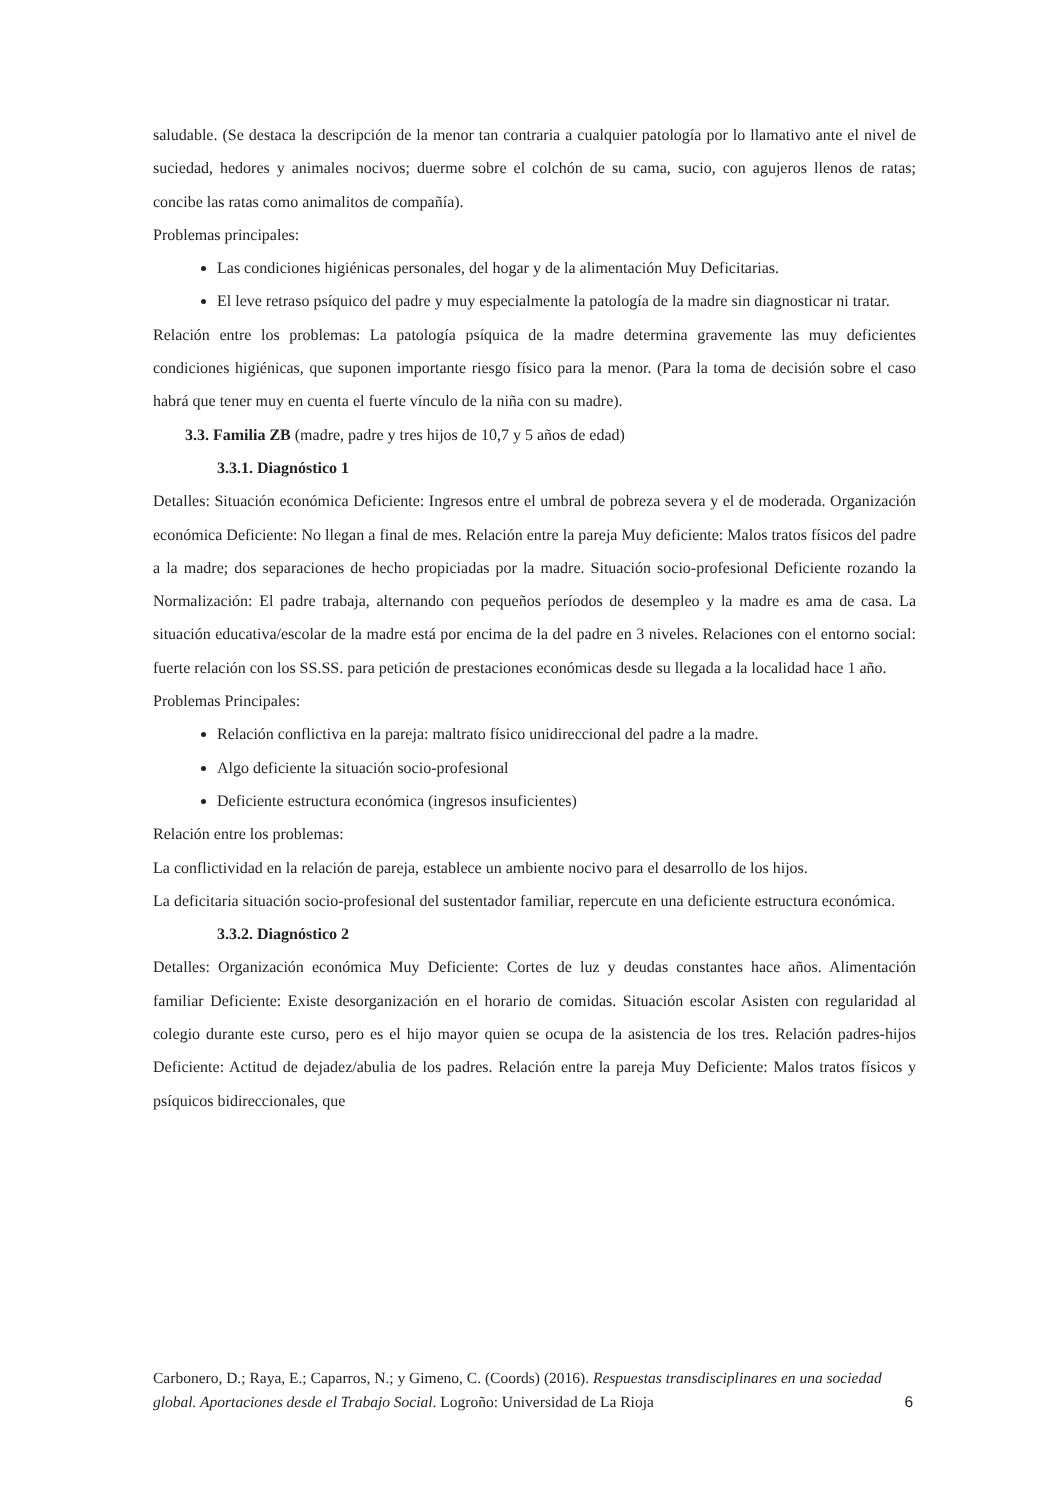saludable. (Se destaca la descripción de la menor tan contraria a cualquier patología por lo llamativo ante el nivel de suciedad, hedores y animales nocivos; duerme sobre el colchón de su cama, sucio, con agujeros llenos de ratas; concibe las ratas como animalitos de compañía).
Problemas principales:
Las condiciones higiénicas personales, del hogar y de la alimentación Muy Deficitarias.
El leve retraso psíquico del padre y muy especialmente la patología de la madre sin diagnosticar ni tratar.
Relación entre los problemas: La patología psíquica de la madre determina gravemente las muy deficientes condiciones higiénicas, que suponen importante riesgo físico para la menor. (Para la toma de decisión sobre el caso habrá que tener muy en cuenta el fuerte vínculo de la niña con su madre).
3.3. Familia ZB (madre, padre y tres hijos de 10,7 y 5 años de edad)
3.3.1. Diagnóstico 1
Detalles: Situación económica Deficiente: Ingresos entre el umbral de pobreza severa y el de moderada. Organización económica Deficiente: No llegan a final de mes. Relación entre la pareja Muy deficiente: Malos tratos físicos del padre a la madre; dos separaciones de hecho propiciadas por la madre. Situación socio-profesional Deficiente rozando la Normalización: El padre trabaja, alternando con pequeños períodos de desempleo y la madre es ama de casa. La situación educativa/escolar de la madre está por encima de la del padre en 3 niveles. Relaciones con el entorno social: fuerte relación con los SS.SS. para petición de prestaciones económicas desde su llegada a la localidad hace 1 año.
Problemas Principales:
Relación conflictiva en la pareja: maltrato físico unidireccional del padre a la madre.
Algo deficiente la situación socio-profesional
Deficiente estructura económica (ingresos insuficientes)
Relación entre los problemas:
La conflictividad en la relación de pareja, establece un ambiente nocivo para el desarrollo de los hijos.
La deficitaria situación socio-profesional del sustentador familiar, repercute en una deficiente estructura económica.
3.3.2. Diagnóstico 2
Detalles: Organización económica Muy Deficiente: Cortes de luz y deudas constantes hace años. Alimentación familiar Deficiente: Existe desorganización en el horario de comidas. Situación escolar Asisten con regularidad al colegio durante este curso, pero es el hijo mayor quien se ocupa de la asistencia de los tres. Relación padres-hijos Deficiente: Actitud de dejadez/abulia de los padres. Relación entre la pareja Muy Deficiente: Malos tratos físicos y psíquicos bidireccionales, que
Carbonero, D.; Raya, E.; Caparros, N.; y Gimeno, C. (Coords) (2016). Respuestas transdisciplinares en una sociedad global. Aportaciones desde el Trabajo Social. Logroño: Universidad de La Rioja
6